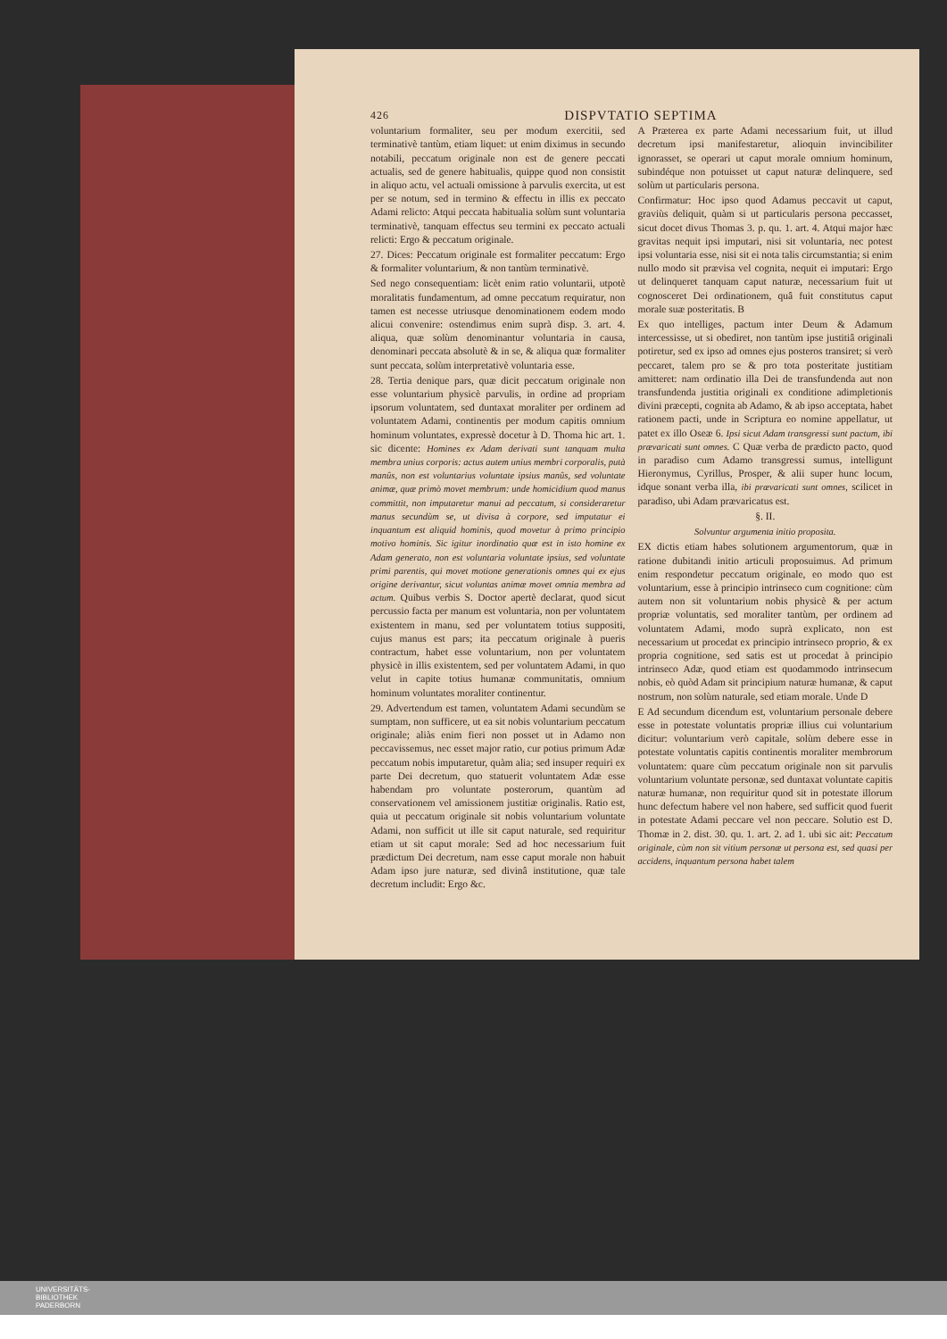426 DISPVTATIO SEPTIMA
voluntarium formaliter, seu per modum exercitii, sed terminativè tantùm, etiam liquet: ut enim diximus in secundo notabili, peccatum originale non est de genere peccati actualis, sed de genere habitualis, quippe quod non consistit in aliquo actu, vel actuali omissione à parvulis exercita, ut est per se notum, sed in termino & effectu in illis ex peccato Adami relicto: Atqui peccata habitualia solùm sunt voluntaria terminativè, tanquam effectus seu termini ex peccato actuali relicti: Ergo & peccatum originale.
27. Dices: Peccatum originale est formaliter peccatum: Ergo & formaliter voluntarium, & non tantùm terminativè.
Sed nego consequentiam: licèt enim ratio voluntarii, utpotè moralitatis fundamentum, ad omne peccatum requiratur, non tamen est necesse utriusque denominationem eodem modo alicui convenire: ostendimus enim suprà disp. 3. art. 4. aliqua, quæ solùm denominantur voluntaria in causa, denominari peccata absolutè & in se, & aliqua quæ formaliter sunt peccata, solùm interpretativè voluntaria esse.
28. Tertia denique pars, quæ dicit peccatum originale non esse voluntarium physicè parvulis, in ordine ad propriam ipsorum voluntatem, sed duntaxat moraliter per ordinem ad voluntatem Adami, continentis per modum capitis omnium hominum voluntates, expressè docetur à D. Thoma hic art. 1. sic dicente: Homines ex Adam derivati sunt tanquam multa membra unius corporis: actus autem unius membri corporalis, putà manûs, non est voluntarius voluntate ipsius manûs, sed voluntate animæ, quæ primò movet membrum: unde homicidium quod manus committit, non imputaretur manui ad peccatum, si consideraretur manus secundùm se, ut divisa à corpore, sed imputatur ei inquantum est aliquid hominis, quod movetur à primo principio motivo hominis. Sic igitur inordinatio quæ est in isto homine ex Adam generato, non est voluntaria voluntate ipsius, sed voluntate primi parentis, qui movet motione generationis omnes qui ex ejus origine derivantur, sicut voluntas animæ movet omnia membra ad actum. Quibus verbis S. Doctor apertè declarat, quod sicut percussio facta per manum est voluntaria, non per voluntatem existentem in manu, sed per voluntatem totius suppositi, cujus manus est pars; ita peccatum originale à pueris contractum, habet esse voluntarium, non per voluntatem physicè in illis existentem, sed per voluntatem Adami, in quo velut in capite totius humanæ communitatis, omnium hominum voluntates moraliter continentur.
29. Advertendum est tamen, voluntatem Adami secundùm se sumptam, non sufficere, ut ea sit nobis voluntarium peccatum originale; aliàs enim fieri non posset ut in Adamo non peccavissemus, nec esset major ratio, cur potius primum Adæ peccatum nobis imputaretur, quàm alia; sed insuper requiri ex parte Dei decretum, quo statuerit voluntatem Adæ esse habendam pro voluntate posterorum, quantùm ad conservationem vel amissionem justitiæ originalis. Ratio est, quia ut peccatum originale sit nobis voluntarium voluntate Adami, non sufficit ut ille sit caput naturale, sed requiritur etiam ut sit caput morale: Sed ad hoc necessarium fuit prædictum Dei decretum, nam esse caput morale non habuit Adam ipso jure naturæ, sed divinâ institutione, quæ tale decretum includit: Ergo &c.
A Præterea ex parte Adami necessarium fuit, ut illud decretum ipsi manifestaretur, alioquin invincibiliter ignorasset, se operari ut caput morale omnium hominum, subindéque non potuisset ut caput naturæ delinquere, sed solùm ut particularis persona.
Confirmatur: Hoc ipso quod Adamus peccavit ut caput, graviùs deliquit, quàm si ut particularis persona peccasset, sicut docet divus Thomas 3. p. qu. 1. art. 4. Atqui major hæc gravitas nequit ipsi imputari, nisi sit voluntaria, nec potest ipsi voluntaria esse, nisi sit ei nota talis circumstantia; si enim nullo modo sit prævisa vel cognita, nequit ei imputari: Ergo ut delinqueret tanquam caput naturæ, necessarium fuit ut cognosceret Dei ordinationem, quâ fuit constitutus caput morale suæ posteritatis. B
Ex quo intelliges, pactum inter Deum & Adamum intercessisse, ut si obediret, non tantùm ipse justitiâ originali potiretur, sed ex ipso ad omnes ejus posteros transiret; si verò peccaret, talem pro se & pro tota posteritate justitiam amitteret: nam ordinatio illa Dei de transfundenda aut non transfundenda justitia originali ex conditione adimpletionis divini præcepti, cognita ab Adamo, & ab ipso acceptata, habet rationem pacti, unde in Scriptura eo nomine appellatur, ut patet ex illo Oseæ 6. Ipsi sicut Adam transgressi sunt pactum, ibi prævaricati sunt omnes. C Quæ verba de prædicto pacto, quod in paradiso cum Adamo transgressi sumus, intelligunt Hieronymus, Cyrillus, Prosper, & alii super hunc locum, idque sonant verba illa, ibi prævaricati sunt omnes, scilicet in paradiso, ubi Adam prævaricatus est.
§. II.
Solvuntur argumenta initio proposita.
EX dictis etiam habes solutionem argumentorum, quæ in ratione dubitandi initio articuli proposuimus. Ad primum enim respondetur peccatum originale, eo modo quo est voluntarium, esse à principio intrinseco cum cognitione: cùm autem non sit voluntarium nobis physicè & per actum propriæ voluntatis, sed moraliter tantùm, per ordinem ad voluntatem Adami, modo suprà explicato, non est necessarium ut procedat ex principio intrinseco proprio, & ex propria cognitione, sed satis est ut procedat à principio intrinseco Adæ, quod etiam est quodammodo intrinsecum nobis, eò quòd Adam sit principium naturæ humanæ, & caput nostrum, non solùm naturale, sed etiam morale. Unde D
E Ad secundum dicendum est, voluntarium personale debere esse in potestate voluntatis propriæ illius cui voluntarium dicitur: voluntarium verò capitale, solùm debere esse in potestate voluntatis capitis continentis moraliter membrorum voluntatem: quare cùm peccatum originale non sit parvulis voluntarium voluntate personæ, sed duntaxat voluntate capitis naturæ humanæ, non requiritur quod sit in potestate illorum hunc defectum habere vel non habere, sed sufficit quod fuerit in potestate Adami peccare vel non peccare. Solutio est D. Thomæ in 2. dist. 30. qu. 1. art. 2. ad 1. ubi sic ait: Peccatum originale, cùm non sit vitium personæ ut persona est, sed quasi per accidens, inquantum persona habet talem
UNIVERSITÄTS-
BIBLIOTHEK
PADERBORN